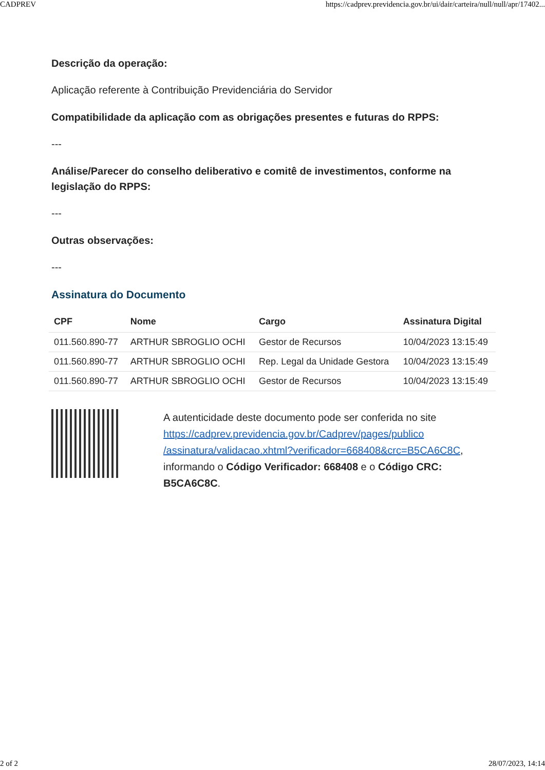CADPREV https://cadprev.previdencia.gov.br/ui/dair/carteira/null/null/apr/17402...
Descrição da operação:
Aplicação referente à Contribuição Previdenciária do Servidor
Compatibilidade da aplicação com as obrigações presentes e futuras do RPPS:
---
Análise/Parecer do conselho deliberativo e comitê de investimentos, conforme na legislação do RPPS:
---
Outras observações:
---
Assinatura do Documento
| CPF | Nome | Cargo | Assinatura Digital |
| --- | --- | --- | --- |
| 011.560.890-77 | ARTHUR SBROGLIO OCHI | Gestor de Recursos | 10/04/2023 13:15:49 |
| 011.560.890-77 | ARTHUR SBROGLIO OCHI | Rep. Legal da Unidade Gestora | 10/04/2023 13:15:49 |
| 011.560.890-77 | ARTHUR SBROGLIO OCHI | Gestor de Recursos | 10/04/2023 13:15:49 |
A autenticidade deste documento pode ser conferida no site https://cadprev.previdencia.gov.br/Cadprev/pages/publico /assinatura/validacao.xhtml?verificador=668408&crc=B5CA6C8C, informando o Código Verificador: 668408 e o Código CRC: B5CA6C8C.
2 of 2 28/07/2023, 14:14